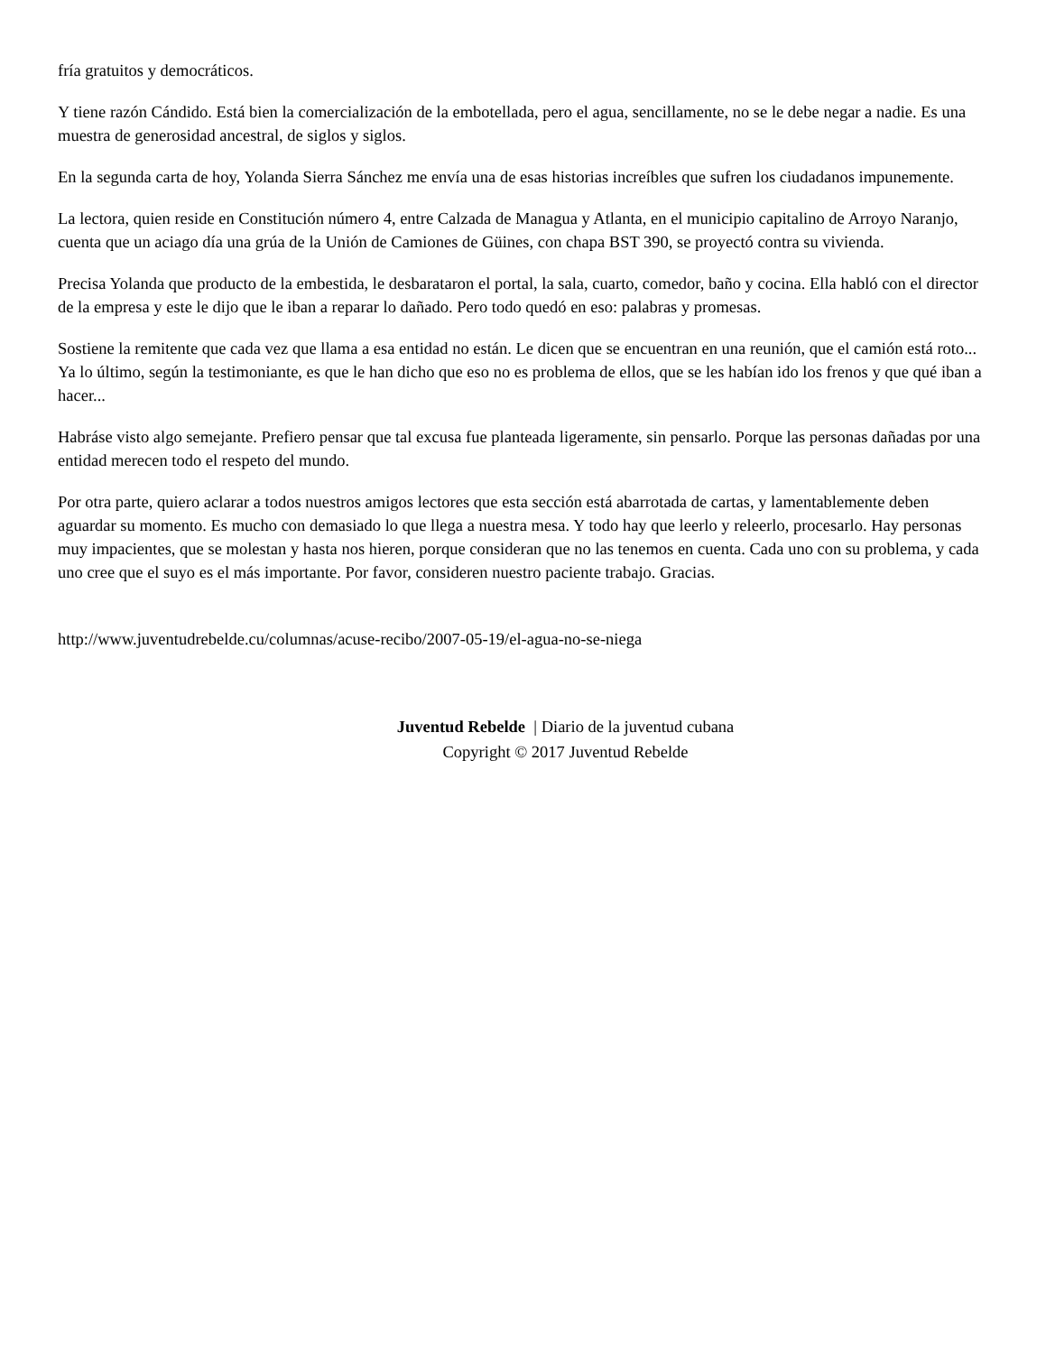fría gratuitos y democráticos.
Y tiene razón Cándido. Está bien la comercialización de la embotellada, pero el agua, sencillamente, no se le debe negar a nadie. Es una muestra de generosidad ancestral, de siglos y siglos.
En la segunda carta de hoy, Yolanda Sierra Sánchez me envía una de esas historias increíbles que sufren los ciudadanos impunemente.
La lectora, quien reside en Constitución número 4, entre Calzada de Managua y Atlanta, en el municipio capitalino de Arroyo Naranjo, cuenta que un aciago día una grúa de la Unión de Camiones de Güines, con chapa BST 390, se proyectó contra su vivienda.
Precisa Yolanda que producto de la embestida, le desbarataron el portal, la sala, cuarto, comedor, baño y cocina. Ella habló con el director de la empresa y este le dijo que le iban a reparar lo dañado. Pero todo quedó en eso: palabras y promesas.
Sostiene la remitente que cada vez que llama a esa entidad no están. Le dicen que se encuentran en una reunión, que el camión está roto... Ya lo último, según la testimoniante, es que le han dicho que eso no es problema de ellos, que se les habían ido los frenos y que qué iban a hacer...
Habráse visto algo semejante. Prefiero pensar que tal excusa fue planteada ligeramente, sin pensarlo. Porque las personas dañadas por una entidad merecen todo el respeto del mundo.
Por otra parte, quiero aclarar a todos nuestros amigos lectores que esta sección está abarrotada de cartas, y lamentablemente deben aguardar su momento. Es mucho con demasiado lo que llega a nuestra mesa. Y todo hay que leerlo y releerlo, procesarlo. Hay personas muy impacientes, que se molestan y hasta nos hieren, porque consideran que no las tenemos en cuenta. Cada uno con su problema, y cada uno cree que el suyo es el más importante. Por favor, consideren nuestro paciente trabajo. Gracias.
http://www.juventudrebelde.cu/columnas/acuse-recibo/2007-05-19/el-agua-no-se-niega
Juventud Rebelde | Diario de la juventud cubana
Copyright © 2017 Juventud Rebelde